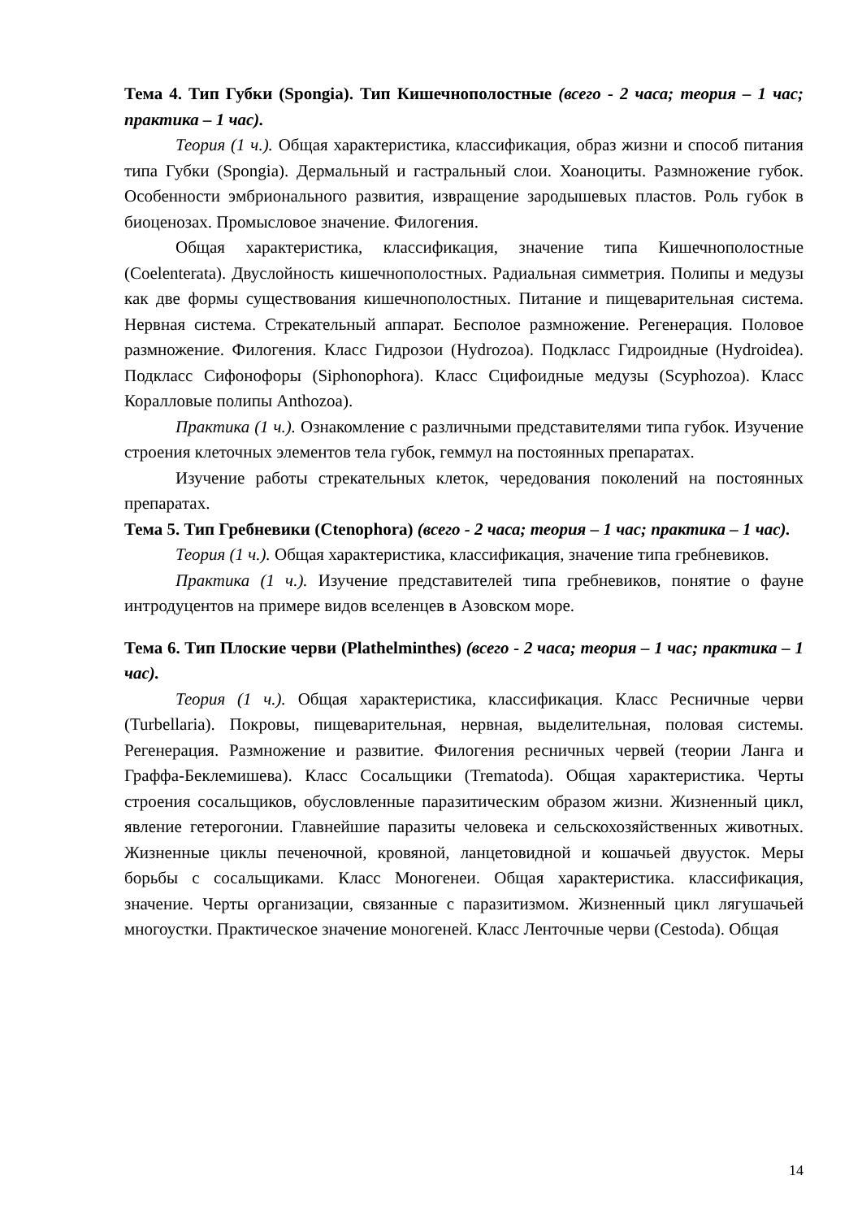Тема 4. Тип Губки (Spongia). Тип Кишечнополостные (всего - 2 часа; теория – 1 час; практика – 1 час).
Теория (1 ч.). Общая характеристика, классификация, образ жизни и способ питания типа Губки (Spongia). Дермальный и гастральный слои. Хоаноциты. Размножение губок. Особенности эмбрионального развития, извращение зародышевых пластов. Роль губок в биоценозах. Промысловое значение. Филогения.
Общая характеристика, классификация, значение типа Кишечнополостные (Coelenterata). Двуслойность кишечнополостных. Радиальная симметрия. Полипы и медузы как две формы существования кишечнополостных. Питание и пищеварительная система. Нервная система. Стрекательный аппарат. Бесполое размножение. Регенерация. Половое размножение. Филогения. Класс Гидрозои (Hydrozoa). Подкласс Гидроидные (Hydroidea). Подкласс Сифонофоры (Siphonophora). Класс Сцифоидные медузы (Scyphozoa). Класс Коралловые полипы Anthozoa).
Практика (1 ч.). Ознакомление с различными представителями типа губок. Изучение строения клеточных элементов тела губок, геммул на постоянных препаратах.
Изучение работы стрекательных клеток, чередования поколений на постоянных препаратах.
Тема 5. Тип Гребневики (Ctenophora) (всего - 2 часа; теория – 1 час; практика – 1 час).
Теория (1 ч.). Общая характеристика, классификация, значение типа гребневиков.
Практика (1 ч.). Изучение представителей типа гребневиков, понятие о фауне интродуцентов на примере видов вселенцев в Азовском море.
Тема 6. Тип Плоские черви (Plathelminthes) (всего - 2 часа; теория – 1 час; практика – 1 час).
Теория (1 ч.). Общая характеристика, классификация. Класс Ресничные черви (Turbellaria). Покровы, пищеварительная, нервная, выделительная, половая системы. Регенерация. Размножение и развитие. Филогения ресничных червей (теории Ланга и Граффа-Беклемишева). Класс Сосальщики (Trematoda). Общая характеристика. Черты строения сосальщиков, обусловленные паразитическим образом жизни. Жизненный цикл, явление гетерогонии. Главнейшие паразиты человека и сельскохозяйственных животных. Жизненные циклы печеночной, кровяной, ланцетовидной и кошачьей двуусток. Меры борьбы с сосальщиками. Класс Моногенеи. Общая характеристика. классификация, значение. Черты организации, связанные с паразитизмом. Жизненный цикл лягушачьей многоустки. Практическое значение моногеней. Класс Ленточные черви (Cestoda). Общая
14